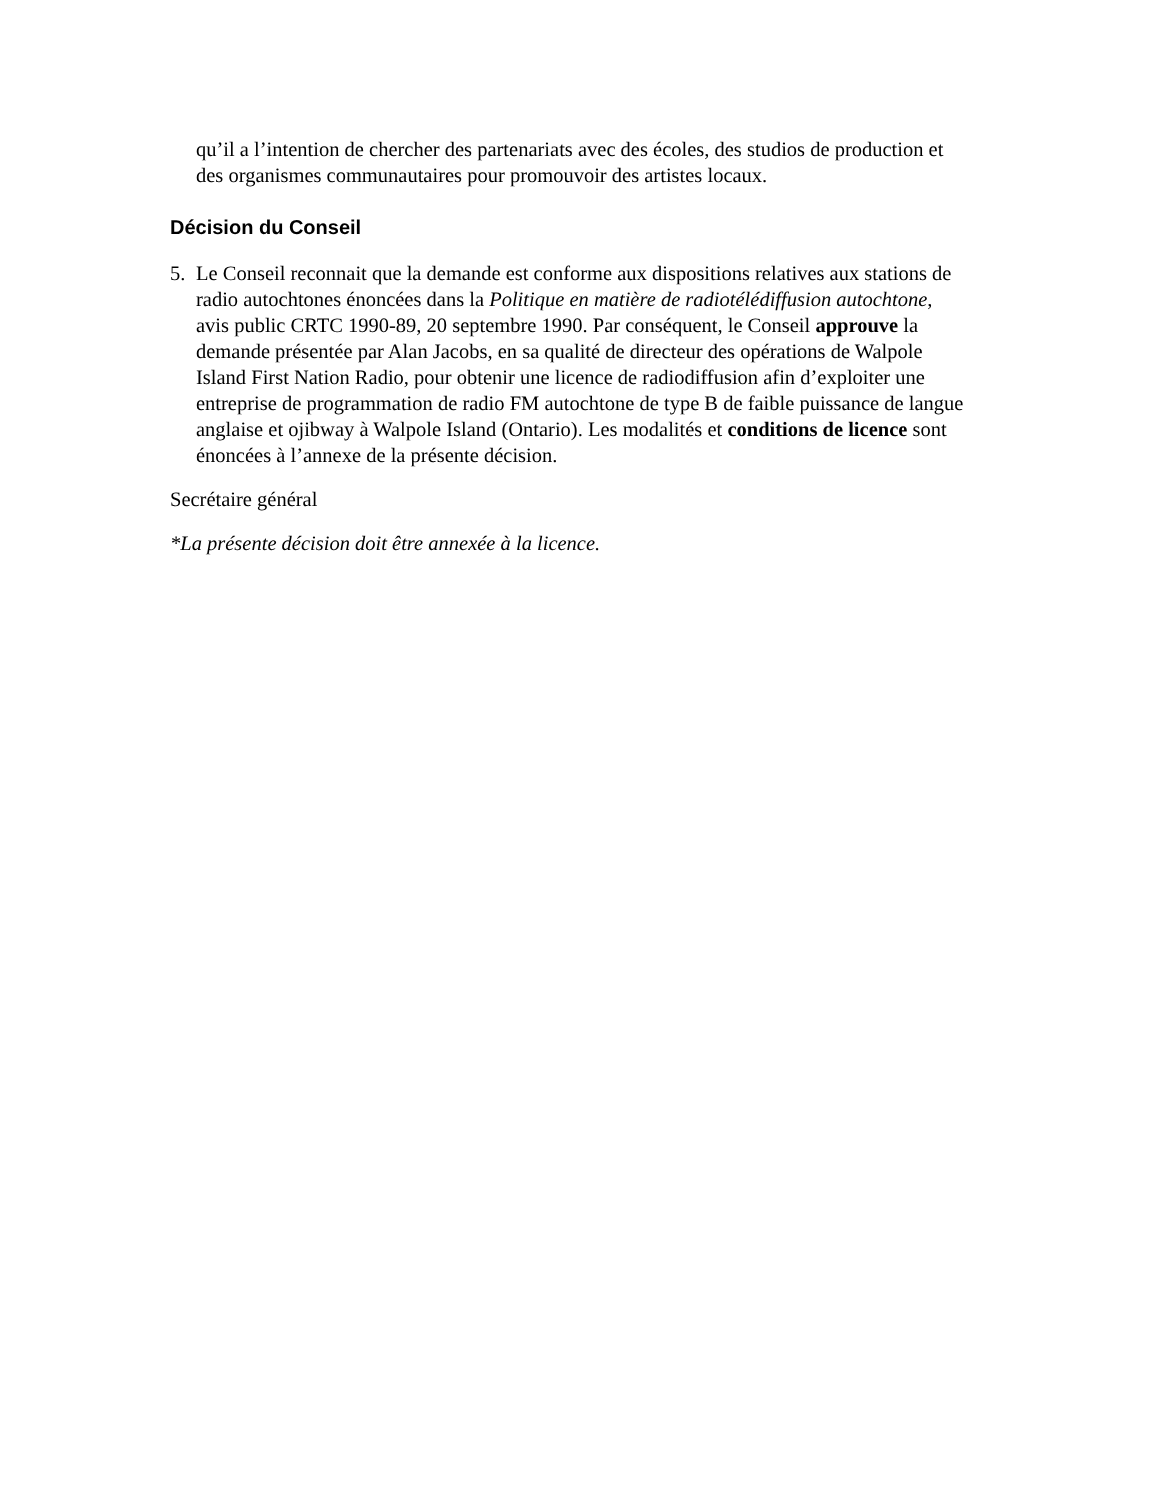qu’il a l’intention de chercher des partenariats avec des écoles, des studios de production et des organismes communautaires pour promouvoir des artistes locaux.
Décision du Conseil
5. Le Conseil reconnait que la demande est conforme aux dispositions relatives aux stations de radio autochtones énoncées dans la Politique en matière de radiotélédiffusion autochtone, avis public CRTC 1990-89, 20 septembre 1990. Par conséquent, le Conseil approuve la demande présentée par Alan Jacobs, en sa qualité de directeur des opérations de Walpole Island First Nation Radio, pour obtenir une licence de radiodiffusion afin d’exploiter une entreprise de programmation de radio FM autochtone de type B de faible puissance de langue anglaise et ojibway à Walpole Island (Ontario). Les modalités et conditions de licence sont énoncées à l’annexe de la présente décision.
Secrétaire général
*La présente décision doit être annexée à la licence.